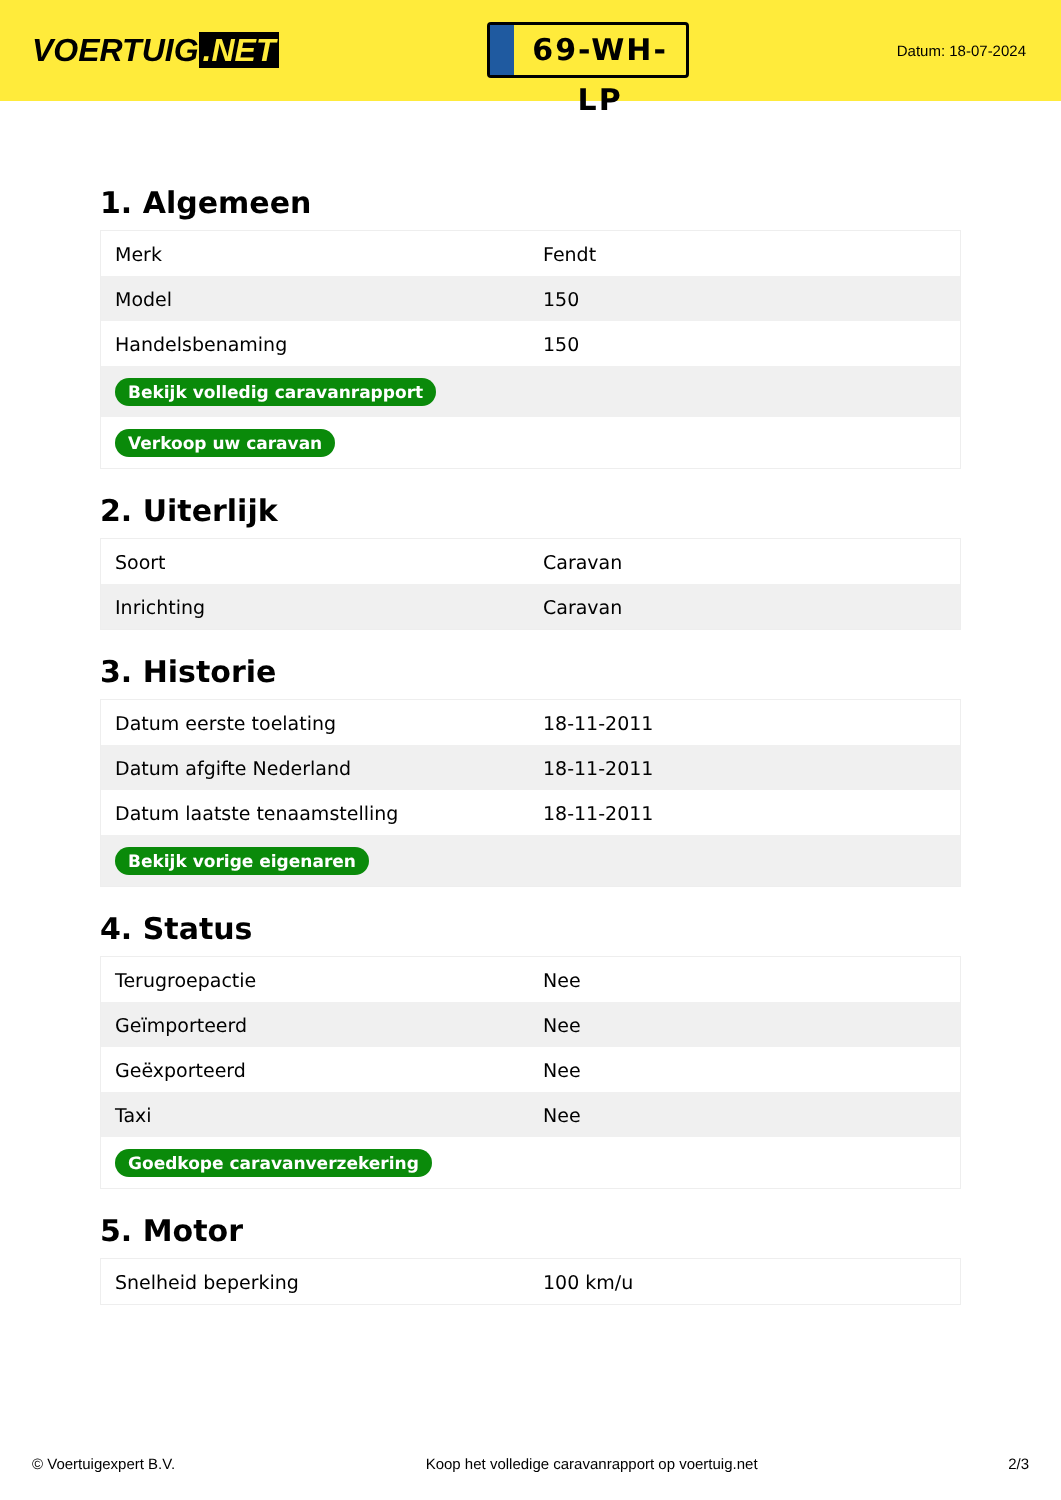VOERTUIG.NET
69-WH-LP
Datum: 18-07-2024
1. Algemeen
| Merk | Fendt |
| Model | 150 |
| Handelsbenaming | 150 |
| Bekijk volledig caravanrapport | |
| Verkoop uw caravan | |
2. Uiterlijk
| Soort | Caravan |
| Inrichting | Caravan |
3. Historie
| Datum eerste toelating | 18-11-2011 |
| Datum afgifte Nederland | 18-11-2011 |
| Datum laatste tenaamstelling | 18-11-2011 |
| Bekijk vorige eigenaren | |
4. Status
| Terugroepactie | Nee |
| Geïmporteerd | Nee |
| Geëxporteerd | Nee |
| Taxi | Nee |
| Goedkope caravanverzekering | |
5. Motor
| Snelheid beperking | 100 km/u |
© Voertuigexpert B.V. Koop het volledige caravanrapport op voertuig.net 2/3